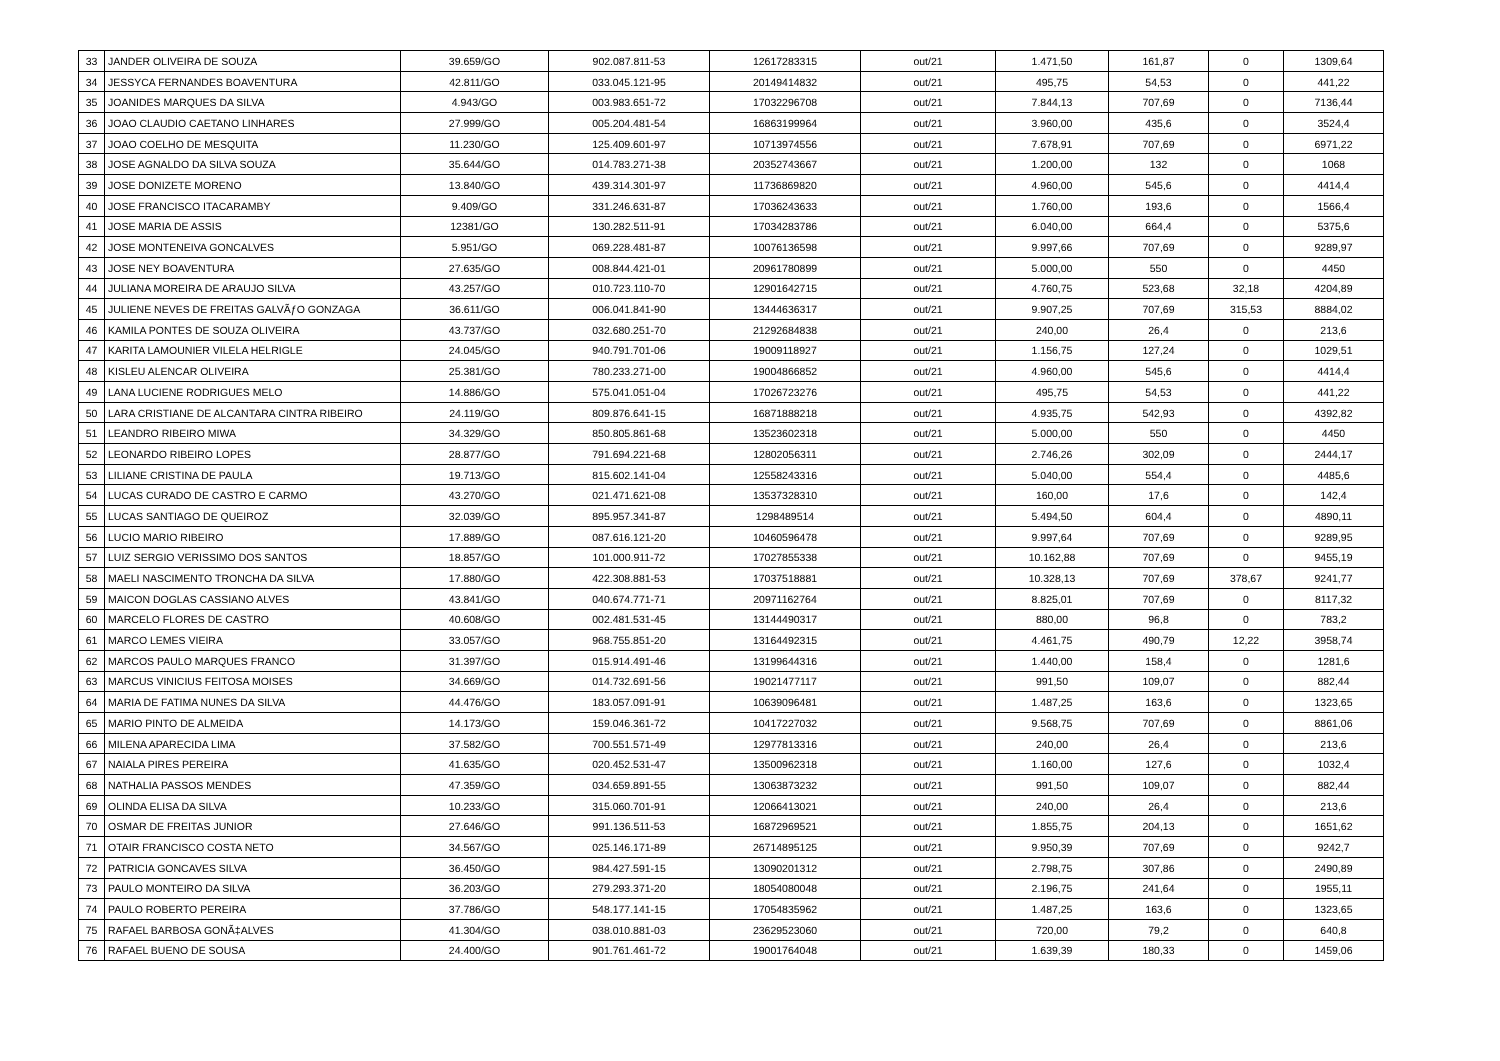| 33 | JANDER OLIVEIRA DE SOUZA | 39.659/GO | 902.087.811-53 | 12617283315 | out/21 | 1.471,50 | 161,87 | 0 | 1309,64 |
| 34 | JESSYCA FERNANDES BOAVENTURA | 42.811/GO | 033.045.121-95 | 20149414832 | out/21 | 495,75 | 54,53 | 0 | 441,22 |
| 35 | JOANIDES MARQUES DA SILVA | 4.943/GO | 003.983.651-72 | 17032296708 | out/21 | 7.844,13 | 707,69 | 0 | 7136,44 |
| 36 | JOAO CLAUDIO CAETANO LINHARES | 27.999/GO | 005.204.481-54 | 16863199964 | out/21 | 3.960,00 | 435,6 | 0 | 3524,4 |
| 37 | JOAO COELHO DE MESQUITA | 11.230/GO | 125.409.601-97 | 10713974556 | out/21 | 7.678,91 | 707,69 | 0 | 6971,22 |
| 38 | JOSE AGNALDO DA SILVA SOUZA | 35.644/GO | 014.783.271-38 | 20352743667 | out/21 | 1.200,00 | 132 | 0 | 1068 |
| 39 | JOSE DONIZETE MORENO | 13.840/GO | 439.314.301-97 | 11736869820 | out/21 | 4.960,00 | 545,6 | 0 | 4414,4 |
| 40 | JOSE FRANCISCO ITACARAMBY | 9.409/GO | 331.246.631-87 | 17036243633 | out/21 | 1.760,00 | 193,6 | 0 | 1566,4 |
| 41 | JOSE MARIA DE ASSIS | 12381/GO | 130.282.511-91 | 17034283786 | out/21 | 6.040,00 | 664,4 | 0 | 5375,6 |
| 42 | JOSE MONTENEIVA GONCALVES | 5.951/GO | 069.228.481-87 | 10076136598 | out/21 | 9.997,66 | 707,69 | 0 | 9289,97 |
| 43 | JOSE NEY BOAVENTURA | 27.635/GO | 008.844.421-01 | 20961780899 | out/21 | 5.000,00 | 550 | 0 | 4450 |
| 44 | JULIANA MOREIRA DE ARAUJO SILVA | 43.257/GO | 010.723.110-70 | 12901642715 | out/21 | 4.760,75 | 523,68 | 32,18 | 4204,89 |
| 45 | JULIENE NEVES DE FREITAS GALVÃƒO GONZAGA | 36.611/GO | 006.041.841-90 | 13444636317 | out/21 | 9.907,25 | 707,69 | 315,53 | 8884,02 |
| 46 | KAMILA PONTES DE SOUZA OLIVEIRA | 43.737/GO | 032.680.251-70 | 21292684838 | out/21 | 240,00 | 26,4 | 0 | 213,6 |
| 47 | KARITA LAMOUNIER VILELA HELRIGLE | 24.045/GO | 940.791.701-06 | 19009118927 | out/21 | 1.156,75 | 127,24 | 0 | 1029,51 |
| 48 | KISLEU ALENCAR OLIVEIRA | 25.381/GO | 780.233.271-00 | 19004866852 | out/21 | 4.960,00 | 545,6 | 0 | 4414,4 |
| 49 | LANA LUCIENE RODRIGUES MELO | 14.886/GO | 575.041.051-04 | 17026723276 | out/21 | 495,75 | 54,53 | 0 | 441,22 |
| 50 | LARA CRISTIANE DE ALCANTARA CINTRA RIBEIRO | 24.119/GO | 809.876.641-15 | 16871888218 | out/21 | 4.935,75 | 542,93 | 0 | 4392,82 |
| 51 | LEANDRO RIBEIRO MIWA | 34.329/GO | 850.805.861-68 | 13523602318 | out/21 | 5.000,00 | 550 | 0 | 4450 |
| 52 | LEONARDO RIBEIRO LOPES | 28.877/GO | 791.694.221-68 | 12802056311 | out/21 | 2.746,26 | 302,09 | 0 | 2444,17 |
| 53 | LILIANE CRISTINA DE PAULA | 19.713/GO | 815.602.141-04 | 12558243316 | out/21 | 5.040,00 | 554,4 | 0 | 4485,6 |
| 54 | LUCAS CURADO DE CASTRO E CARMO | 43.270/GO | 021.471.621-08 | 13537328310 | out/21 | 160,00 | 17,6 | 0 | 142,4 |
| 55 | LUCAS SANTIAGO DE QUEIROZ | 32.039/GO | 895.957.341-87 | 1298489514 | out/21 | 5.494,50 | 604,4 | 0 | 4890,11 |
| 56 | LUCIO MARIO RIBEIRO | 17.889/GO | 087.616.121-20 | 10460596478 | out/21 | 9.997,64 | 707,69 | 0 | 9289,95 |
| 57 | LUIZ SERGIO VERISSIMO DOS SANTOS | 18.857/GO | 101.000.911-72 | 17027855338 | out/21 | 10.162,88 | 707,69 | 0 | 9455,19 |
| 58 | MAELI NASCIMENTO TRONCHA DA SILVA | 17.880/GO | 422.308.881-53 | 17037518881 | out/21 | 10.328,13 | 707,69 | 378,67 | 9241,77 |
| 59 | MAICON DOGLAS CASSIANO ALVES | 43.841/GO | 040.674.771-71 | 20971162764 | out/21 | 8.825,01 | 707,69 | 0 | 8117,32 |
| 60 | MARCELO FLORES DE CASTRO | 40.608/GO | 002.481.531-45 | 13144490317 | out/21 | 880,00 | 96,8 | 0 | 783,2 |
| 61 | MARCO LEMES VIEIRA | 33.057/GO | 968.755.851-20 | 13164492315 | out/21 | 4.461,75 | 490,79 | 12,22 | 3958,74 |
| 62 | MARCOS PAULO MARQUES FRANCO | 31.397/GO | 015.914.491-46 | 13199644316 | out/21 | 1.440,00 | 158,4 | 0 | 1281,6 |
| 63 | MARCUS VINICIUS FEITOSA MOISES | 34.669/GO | 014.732.691-56 | 19021477117 | out/21 | 991,50 | 109,07 | 0 | 882,44 |
| 64 | MARIA DE FATIMA NUNES DA SILVA | 44.476/GO | 183.057.091-91 | 10639096481 | out/21 | 1.487,25 | 163,6 | 0 | 1323,65 |
| 65 | MARIO PINTO DE ALMEIDA | 14.173/GO | 159.046.361-72 | 10417227032 | out/21 | 9.568,75 | 707,69 | 0 | 8861,06 |
| 66 | MILENA APARECIDA LIMA | 37.582/GO | 700.551.571-49 | 12977813316 | out/21 | 240,00 | 26,4 | 0 | 213,6 |
| 67 | NAIALA PIRES PEREIRA | 41.635/GO | 020.452.531-47 | 13500962318 | out/21 | 1.160,00 | 127,6 | 0 | 1032,4 |
| 68 | NATHALIA PASSOS MENDES | 47.359/GO | 034.659.891-55 | 13063873232 | out/21 | 991,50 | 109,07 | 0 | 882,44 |
| 69 | OLINDA ELISA DA SILVA | 10.233/GO | 315.060.701-91 | 12066413021 | out/21 | 240,00 | 26,4 | 0 | 213,6 |
| 70 | OSMAR DE FREITAS JUNIOR | 27.646/GO | 991.136.511-53 | 16872969521 | out/21 | 1.855,75 | 204,13 | 0 | 1651,62 |
| 71 | OTAIR FRANCISCO COSTA NETO | 34.567/GO | 025.146.171-89 | 26714895125 | out/21 | 9.950,39 | 707,69 | 0 | 9242,7 |
| 72 | PATRICIA GONCAVES SILVA | 36.450/GO | 984.427.591-15 | 13090201312 | out/21 | 2.798,75 | 307,86 | 0 | 2490,89 |
| 73 | PAULO MONTEIRO DA SILVA | 36.203/GO | 279.293.371-20 | 18054080048 | out/21 | 2.196,75 | 241,64 | 0 | 1955,11 |
| 74 | PAULO ROBERTO PEREIRA | 37.786/GO | 548.177.141-15 | 17054835962 | out/21 | 1.487,25 | 163,6 | 0 | 1323,65 |
| 75 | RAFAEL BARBOSA GONÃ‡ALVES | 41.304/GO | 038.010.881-03 | 23629523060 | out/21 | 720,00 | 79,2 | 0 | 640,8 |
| 76 | RAFAEL BUENO DE SOUSA | 24.400/GO | 901.761.461-72 | 19001764048 | out/21 | 1.639,39 | 180,33 | 0 | 1459,06 |